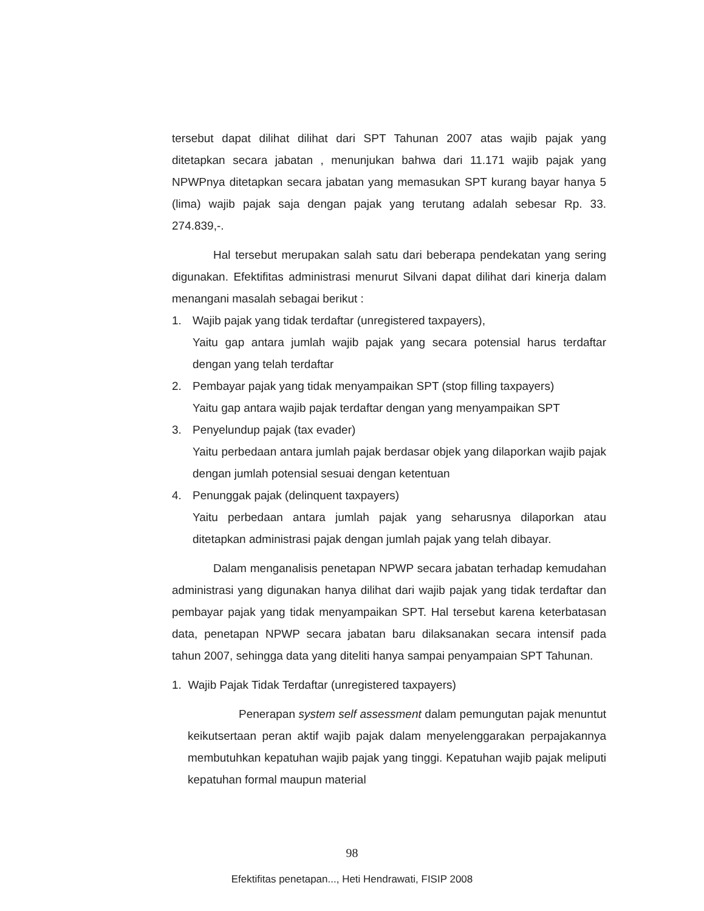tersebut dapat dilihat dilihat dari SPT Tahunan 2007 atas wajib pajak yang ditetapkan secara jabatan , menunjukan bahwa dari 11.171 wajib pajak yang NPWPnya ditetapkan secara jabatan yang memasukan SPT kurang bayar hanya 5 (lima) wajib pajak saja dengan pajak yang terutang adalah sebesar Rp. 33. 274.839,-.
Hal tersebut merupakan salah satu dari beberapa pendekatan yang sering digunakan. Efektifitas administrasi menurut Silvani dapat dilihat dari kinerja dalam menangani masalah sebagai berikut :
1. Wajib pajak yang tidak terdaftar (unregistered taxpayers),
Yaitu gap antara jumlah wajib pajak yang secara potensial harus terdaftar dengan yang telah terdaftar
2. Pembayar pajak yang tidak menyampaikan SPT (stop filling taxpayers)
Yaitu gap antara wajib pajak terdaftar dengan yang menyampaikan SPT
3. Penyelundup pajak (tax evader)
Yaitu perbedaan antara jumlah pajak berdasar objek yang dilaporkan wajib pajak dengan jumlah potensial sesuai dengan ketentuan
4. Penunggak pajak (delinquent taxpayers)
Yaitu perbedaan antara jumlah pajak yang seharusnya dilaporkan atau ditetapkan administrasi pajak dengan jumlah pajak yang telah dibayar.
Dalam menganalisis penetapan NPWP secara jabatan terhadap kemudahan administrasi yang digunakan hanya dilihat dari wajib pajak yang tidak terdaftar dan pembayar pajak yang tidak menyampaikan SPT. Hal tersebut karena keterbatasan data, penetapan NPWP secara jabatan baru dilaksanakan secara intensif pada tahun 2007, sehingga data yang diteliti hanya sampai penyampaian SPT Tahunan.
1. Wajib Pajak Tidak Terdaftar (unregistered taxpayers)
Penerapan system self assessment dalam pemungutan pajak menuntut keikutsertaan peran aktif wajib pajak dalam menyelenggarakan perpajakannya membutuhkan kepatuhan wajib pajak yang tinggi. Kepatuhan wajib pajak meliputi kepatuhan formal maupun material
98
Efektifitas penetapan..., Heti Hendrawati, FISIP 2008